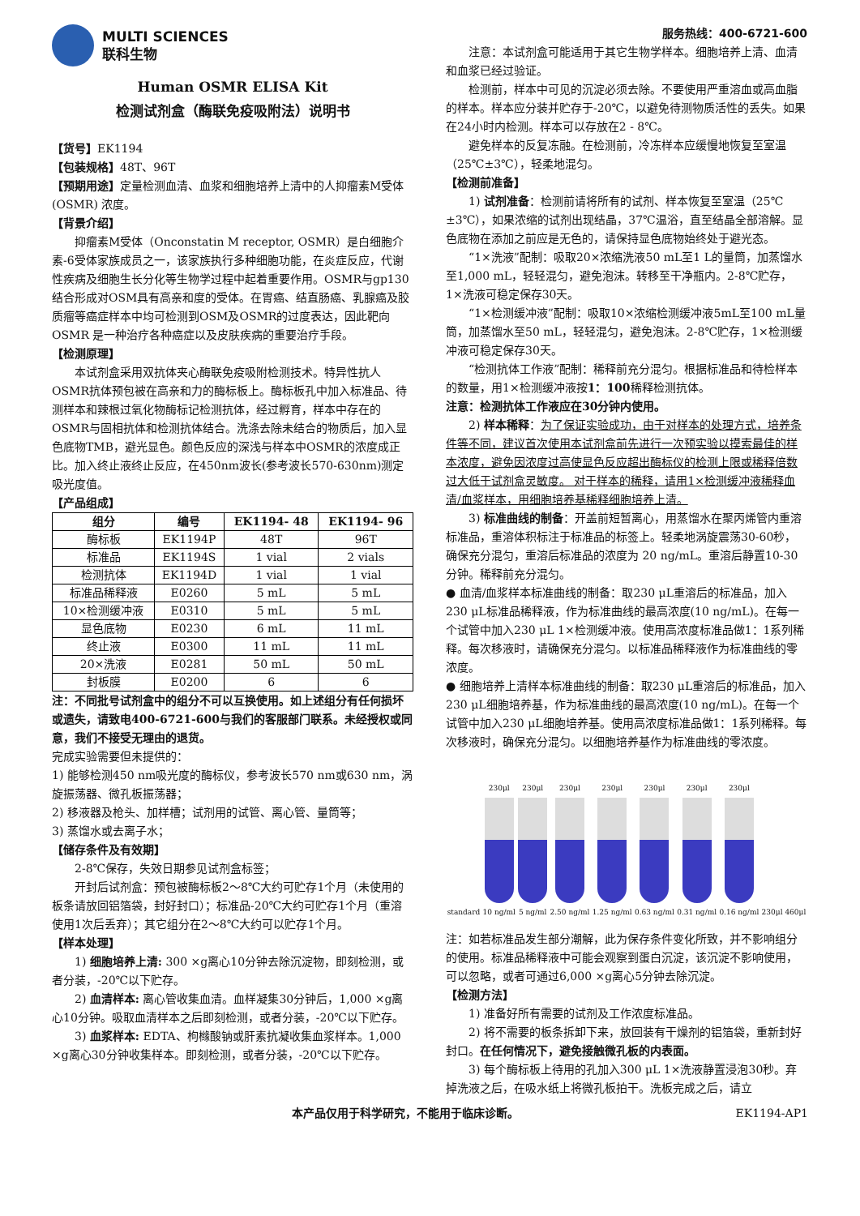MULTI SCIENCES
联科生物
Human OSMR ELISA Kit
检测试剂盒（酶联免疫吸附法）说明书
【货号】EK1194
【包装规格】48T、96T
【预期用途】定量检测血清、血浆和细胞培养上清中的人抑瘤素M受体 (OSMR) 浓度。
【背景介绍】
抑瘤素M受体（Onconstatin M receptor, OSMR）是白细胞介素-6受体家族成员之一，该家族执行多种细胞功能，在炎症反应，代谢性疾病及细胞生长分化等生物学过程中起着重要作用。OSMR与gp130结合形成对OSM具有高亲和度的受体。在胃癌、结直肠癌、乳腺癌及胶质瘤等癌症样本中均可检测到OSM及OSMR的过度表达，因此靶向 OSMR 是一种治疗各种癌症以及皮肤疾病的重要治疗手段。
【检测原理】
本试剂盒采用双抗体夹心酶联免疫吸附检测技术。特异性抗人OSMR抗体预包被在高亲和力的酶标板上。酶标板孔中加入标准品、待测样本和辣根过氧化物酶标记检测抗体，经过孵育，样本中存在的OSMR与固相抗体和检测抗体结合。洗涤去除未结合的物质后，加入显色底物TMB，避光显色。颜色反应的深浅与样本中OSMR的浓度成正比。加入终止液终止反应，在450nm波长(参考波长570-630nm)测定吸光度值。
【产品组成】
| 组分 | 编号 | EK1194- 48 | EK1194- 96 |
| --- | --- | --- | --- |
| 酶标板 | EK1194P | 48T | 96T |
| 标准品 | EK1194S | 1 vial | 2 vials |
| 检测抗体 | EK1194D | 1 vial | 1 vial |
| 标准品稀释液 | E0260 | 5 mL | 5 mL |
| 10×检测缓冲液 | E0310 | 5 mL | 5 mL |
| 显色底物 | E0230 | 6 mL | 11 mL |
| 终止液 | E0300 | 11 mL | 11 mL |
| 20×洗液 | E0281 | 50 mL | 50 mL |
| 封板膜 | E0200 | 6 | 6 |
注：不同批号试剂盒中的组分不可以互换使用。如上述组分有任何损坏或遗失，请致电400-6721-600与我们的客服部门联系。未经授权或同意，我们不接受无理由的退货。
完成实验需要但未提供的：
1) 能够检测450 nm吸光度的酶标仪，参考波长570 nm或630 nm，涡旋振荡器、微孔板振荡器；
2) 移液器及枪头、加样槽；试剂用的试管、离心管、量筒等；
3) 蒸馏水或去离子水；
【储存条件及有效期】
2-8℃保存，失效日期参见试剂盒标签；
开封后试剂盒：预包被酶标板2～8℃大约可贮存1个月（未使用的板条请放回铝箔袋，封好封口）；标准品-20℃大约可贮存1个月（重溶使用1次后丢弃）；其它组分在2～8℃大约可以贮存1个月。
【样本处理】
1) 细胞培养上清: 300 ×g离心10分钟去除沉淀物，即刻检测，或者分装，-20℃以下贮存。
2) 血清样本: 离心管收集血清。血样凝集30分钟后，1,000 ×g离心10分钟。吸取血清样本之后即刻检测，或者分装，-20℃以下贮存。
3) 血浆样本: EDTA、枸橼酸钠或肝素抗凝收集血浆样本。1,000 ×g离心30分钟收集样本。即刻检测，或者分装，-20℃以下贮存。
服务热线：400-6721-600
注意：本试剂盒可能适用于其它生物学样本。细胞培养上清、血清和血浆已经过验证。
检测前，样本中可见的沉淀必须去除。不要使用严重溶血或高血脂的样本。样本应分装并贮存于-20℃，以避免待测物质活性的丢失。如果在24小时内检测。样本可以存放在2 - 8℃。
避免样本的反复冻融。在检测前，冷冻样本应缓慢地恢复至室温（25℃±3℃），轻柔地混匀。
【检测前准备】
1) 试剂准备：检测前请将所有的试剂、样本恢复至室温（25℃±3℃），如果浓缩的试剂出现结晶，37℃温浴，直至结晶全部溶解。显色底物在添加之前应是无色的，请保持显色底物始终处于避光态。
“1×洗液”配制：吸取20×浓缩洗液50 mL至1 L的量筒，加蒸馏水至1,000 mL，轻轻混匀，避免泡沫。转移至干净瓶内。2-8℃贮存，1×洗液可稳定保存30天。
“1×检测缓冲液”配制：吸取10×浓缩检测缓冲液5mL至100 mL量筒，加蒸馏水至50 mL，轻轻混匀，避免泡沫。2-8℃贮存，1×检测缓冲液可稳定保存30天。
“检测抗体工作液”配制：稀释前充分混匀。根据标准品和待检样本的数量，用1×检测缓冲液按1：100稀释检测抗体。
注意：检测抗体工作液应在30分钟内使用。
2) 样本稀释：为了保证实验成功，由于对样本的处理方式，培养条件等不同，建议首次使用本试剂盒前先进行一次预实验以摸索最佳的样本浓度，避免因浓度过高使显色反应超出酶标仪的检测上限或稀释倍数过大低于试剂盒灵敏度。 对于样本的稀释，请用1×检测缓冲液稀释血清/血浆样本，用细胞培养基稀释细胞培养上清。
3) 标准曲线的制备：开盖前短暂离心，用蒸馏水在聚丙烯管内重溶标准品，重溶体积标注于标准品的标签上。轻柔地涡旋震荡30-60秒，确保充分混匀，重溶后标准品的浓度为 20 ng/mL。重溶后静置10-30分钟。稀释前充分混匀。
● 血清/血浆样本标准曲线的制备：取230 μL重溶后的标准品，加入230 μL标准品稀释液，作为标准曲线的最高浓度(10 ng/mL)。在每一个试管中加入230 μL 1×检测缓冲液。使用高浓度标准品做1：1系列稀释。每次移液时，请确保充分混匀。以标准品稀释液作为标准曲线的零浓度。
● 细胞培养上清样本标准曲线的制备：取230 μL重溶后的标准品，加入230 μL细胞培养基，作为标准曲线的最高浓度(10 ng/mL)。在每一个试管中加入230 μL细胞培养基。使用高浓度标准品做1：1系列稀释。每次移液时，确保充分混匀。以细胞培养基作为标准曲线的零浓度。
standard
230μl
10 ng/ml
230μl
5 ng/ml
230μl
2.50 ng/ml
230μl
1.25 ng/ml
230μl
0.63 ng/ml
230μl
0.31 ng/ml
230μl
0.16 ng/ml
230μl 460μl
注：如若标准品发生部分潮解，此为保存条件变化所致，并不影响组分的使用。标准品稀释液中可能会观察到蛋白沉淀，该沉淀不影响使用，可以忽略，或者可通过6,000 ×g离心5分钟去除沉淀。
【检测方法】
1) 准备好所有需要的试剂及工作浓度标准品。
2) 将不需要的板条拆卸下来，放回装有干燥剂的铝箔袋，重新封好封口。在任何情况下，避免接触微孔板的内表面。
3) 每个酶标板上待用的孔加入300 μL 1×洗液静置浸泡30秒。弃掉洗液之后，在吸水纸上将微孔板拍干。洗板完成之后，请立
本产品仅用于科学研究，不能用于临床诊断。 EK1194-AP1